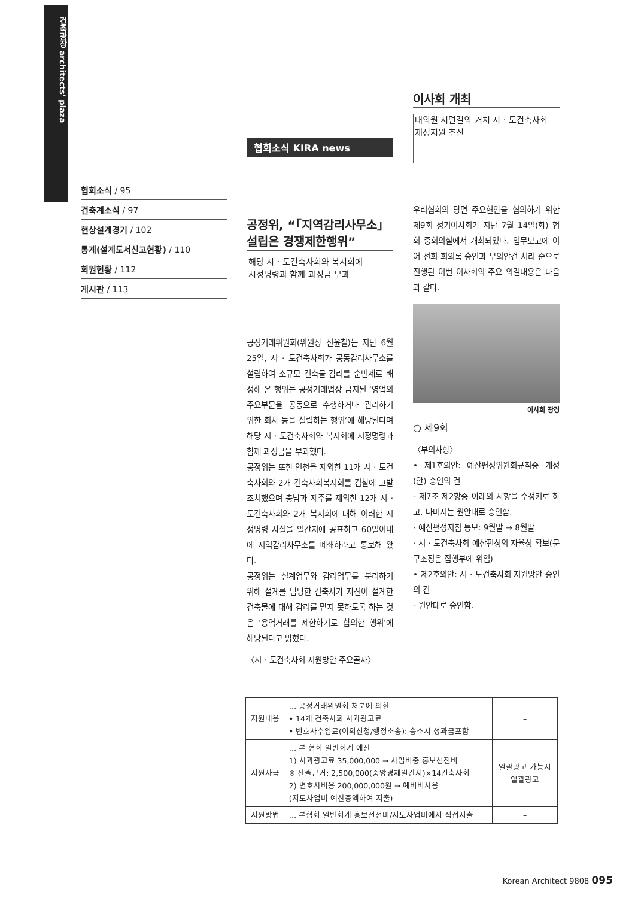건축광장 architects' plaza
협회소식 / 95
건축계소식 / 97
현상설계경기 / 102
통계(설계도서신고현황) / 110
회원현황 / 112
게시판 / 113
협회소식 KIRA news
공정위, “「지역감리사무소」 설립은 경쟁제한행위”
해당 시 · 도건축사회와 복지회에
시정명령과 함께 과징금 부과
공정거래위원회(위원장 전윤철)는 지난 6월 25일, 시 · 도건축사회가 공동감리사무소를 설립하여 소규모 건축물 감리를 순번제로 배정해 온 행위는 공정거래법상 금지된 ‘영업의 주요부문을 공동으로 수행하거나 관리하기 위한 회사 등을 설립하는 행위’에 해당된다며 해당 시 · 도건축사회와 복지회에 시정명령과 함께 과징금을 부과했다.
공정위는 또한 인천을 제외한 11개 시 · 도건축사회와 2개 건축사회복지회를 검찰에 고발조치했으며 충남과 제주를 제외한 12개 시 · 도건축사회와 2개 복지회에 대해 이러한 시정명령 사실을 일간지에 공표하고 60일이내에 지역감리사무소를 폐쇄하라고 통보해 왔다.
공정위는 설계업무와 감리업무를 분리하기 위해 설계를 담당한 건축사가 자신이 설계한 건축물에 대해 감리를 맡지 못하도록 하는 것은 ‘용역거래를 제한하기로 합의한 행위’에 해당된다고 밝혔다.
〈시 · 도건축사회 지원방안 주요골자〉
이사회 개최
대의원 서면결의 거쳐 시 · 도건축사회
재정지원 추진
우리협회의 당면 주요현안을 협의하기 위한 제9회 정기이사회가 지난 7월 14일(화) 협회 중회의실에서 개최되었다. 업무보고에 이어 전회 회의록 승인과 부의안건 처리 순으로 진행된 이번 이사회의 주요 의결내용은 다음과 같다.
이사회 광경
○ 제9회
〈부의사항〉
• 제1호의안: 예산편성위원회규칙중 개정(안) 승인의 건
- 제7조 제2항중 아래의 사항을 수정키로 하고, 나머지는 원안대로 승인함.
· 예산편성지침 통보: 9월말 → 8월말
· 시 · 도건축사회 예산편성의 자율성 확보(문구조정은 집행부에 위임)
• 제2호의안: 시 · 도건축사회 지원방안 승인의 건
- 원안대로 승인함.
| 지원내용 | … 공정거래위원회 처분에 의한 • 14개 건축사회 사과광고료 • 변호사수임료(이의신청/행정소송): 승소시 성과금포함 | – |
| 지원자금 | … 본 협회 일반회계 예산 1) 사과광고료 35,000,000 → 사업비중 홍보선전비 ※ 산출근거: 2,500,000(중앙경제일간지)×14건축사회 2) 변호사비용 200,000,000원 → 예비비사용 (지도사업비 예산증액하여 지출) | 일괄광고 가능시 일괄광고 |
| 지원방법 | … 본협회 일반회계 홍보선전비/지도사업비에서 직접지출 | – |
Korean Architect 9808 095